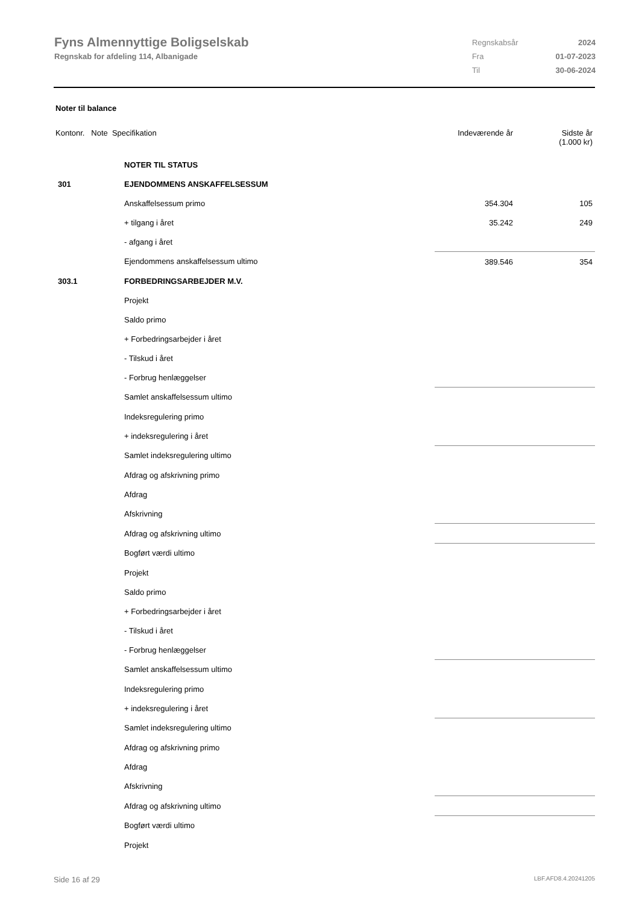Fyns Almennyttige Boligselskab
Regnskab for afdeling 114, Albanigade
| Regnskabsår | 2024 |
| Fra | 01-07-2023 |
| Til | 30-06-2024 |
Noter til balance
| Kontonr. Note Specifikation | | Indeværende år | Sidste år (1.000 kr) |
| | NOTER TIL STATUS | | |
| 301 | EJENDOMMENS ANSKAFFELSESSUM | | |
| | Anskaffelsessum primo | 354.304 | 105 |
| | + tilgang i året | 35.242 | 249 |
| | - afgang i året | | |
| | Ejendommens anskaffelsessum ultimo | 389.546 | 354 |
| 303.1 | FORBEDRINGSARBEJDER M.V. | | |
| | Projekt | | |
| | Saldo primo | | |
| | + Forbedringsarbejder i året | | |
| | - Tilskud i året | | |
| | - Forbrug henlæggelser | | |
| | Samlet anskaffelsessum ultimo | | |
| | Indeksregulering primo | | |
| | + indeksregulering i året | | |
| | Samlet indeksregulering ultimo | | |
| | Afdrag og afskrivning primo | | |
| | Afdrag | | |
| | Afskrivning | | |
| | Afdrag og afskrivning ultimo | | |
| | Bogført værdi ultimo | | |
| | Projekt | | |
| | Saldo primo | | |
| | + Forbedringsarbejder i året | | |
| | - Tilskud i året | | |
| | - Forbrug henlæggelser | | |
| | Samlet anskaffelsessum ultimo | | |
| | Indeksregulering primo | | |
| | + indeksregulering i året | | |
| | Samlet indeksregulering ultimo | | |
| | Afdrag og afskrivning primo | | |
| | Afdrag | | |
| | Afskrivning | | |
| | Afdrag og afskrivning ultimo | | |
| | Bogført værdi ultimo | | |
| | Projekt | | |
Side 16 af 29 LBF.AFD8.4.20241205